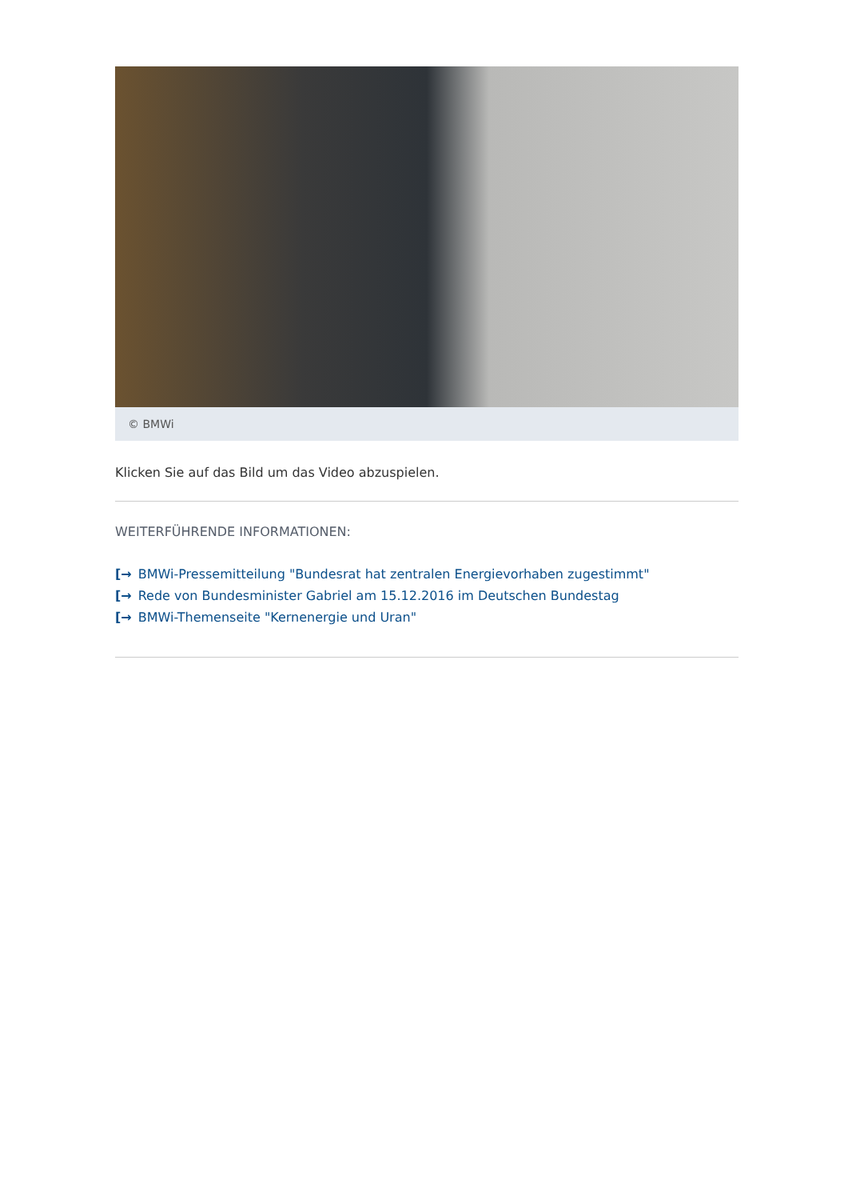© BMWi
Klicken Sie auf das Bild um das Video abzuspielen.
WEITERFÜHRENDE INFORMATIONEN:
[→ BMWi-Pressemitteilung "Bundesrat hat zentralen Energievorhaben zugestimmt"
[→ Rede von Bundesminister Gabriel am 15.12.2016 im Deutschen Bundestag
[→ BMWi-Themenseite "Kernenergie und Uran"